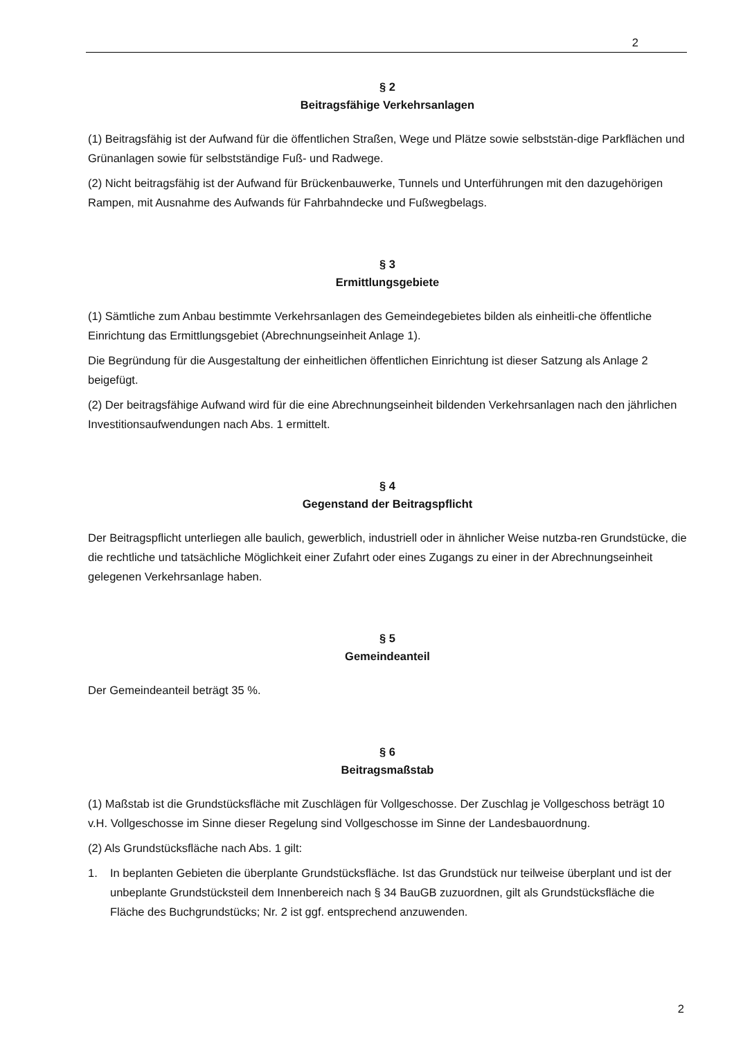2
§ 2
Beitragsfähige Verkehrsanlagen
(1) Beitragsfähig ist der Aufwand für die öffentlichen Straßen, Wege und Plätze sowie selbststän-dige Parkflächen und Grünanlagen sowie für selbstständige Fuß- und Radwege.
(2) Nicht beitragsfähig ist der Aufwand für Brückenbauwerke, Tunnels und Unterführungen mit den dazugehörigen Rampen, mit Ausnahme des Aufwands für Fahrbahndecke und Fußwegbelags.
§ 3
Ermittlungsgebiete
(1) Sämtliche zum Anbau bestimmte Verkehrsanlagen des Gemeindegebietes bilden als einheitli-che öffentliche Einrichtung das Ermittlungsgebiet (Abrechnungseinheit Anlage 1).
Die Begründung für die Ausgestaltung der einheitlichen öffentlichen Einrichtung ist dieser Satzung als Anlage 2 beigefügt.
(2) Der beitragsfähige Aufwand wird für die eine Abrechnungseinheit bildenden Verkehrsanlagen nach den jährlichen Investitionsaufwendungen nach Abs. 1 ermittelt.
§ 4
Gegenstand der Beitragspflicht
Der Beitragspflicht unterliegen alle baulich, gewerblich, industriell oder in ähnlicher Weise nutzba-ren Grundstücke, die die rechtliche und tatsächliche Möglichkeit einer Zufahrt oder eines Zugangs zu einer in der Abrechnungseinheit gelegenen Verkehrsanlage haben.
§ 5
Gemeindeanteil
Der Gemeindeanteil beträgt 35 %.
§ 6
Beitragsmaßstab
(1) Maßstab ist die Grundstücksfläche mit Zuschlägen für Vollgeschosse. Der Zuschlag je Vollgeschoss beträgt 10 v.H. Vollgeschosse im Sinne dieser Regelung sind Vollgeschosse im Sinne der Landesbauordnung.
(2) Als Grundstücksfläche nach Abs. 1 gilt:
1. In beplanten Gebieten die überplante Grundstücksfläche. Ist das Grundstück nur teilweise überplant und ist der unbeplante Grundstücksteil dem Innenbereich nach § 34 BauGB zuzuordnen, gilt als Grundstücksfläche die Fläche des Buchgrundstücks; Nr. 2 ist ggf. entsprechend anzuwenden.
2